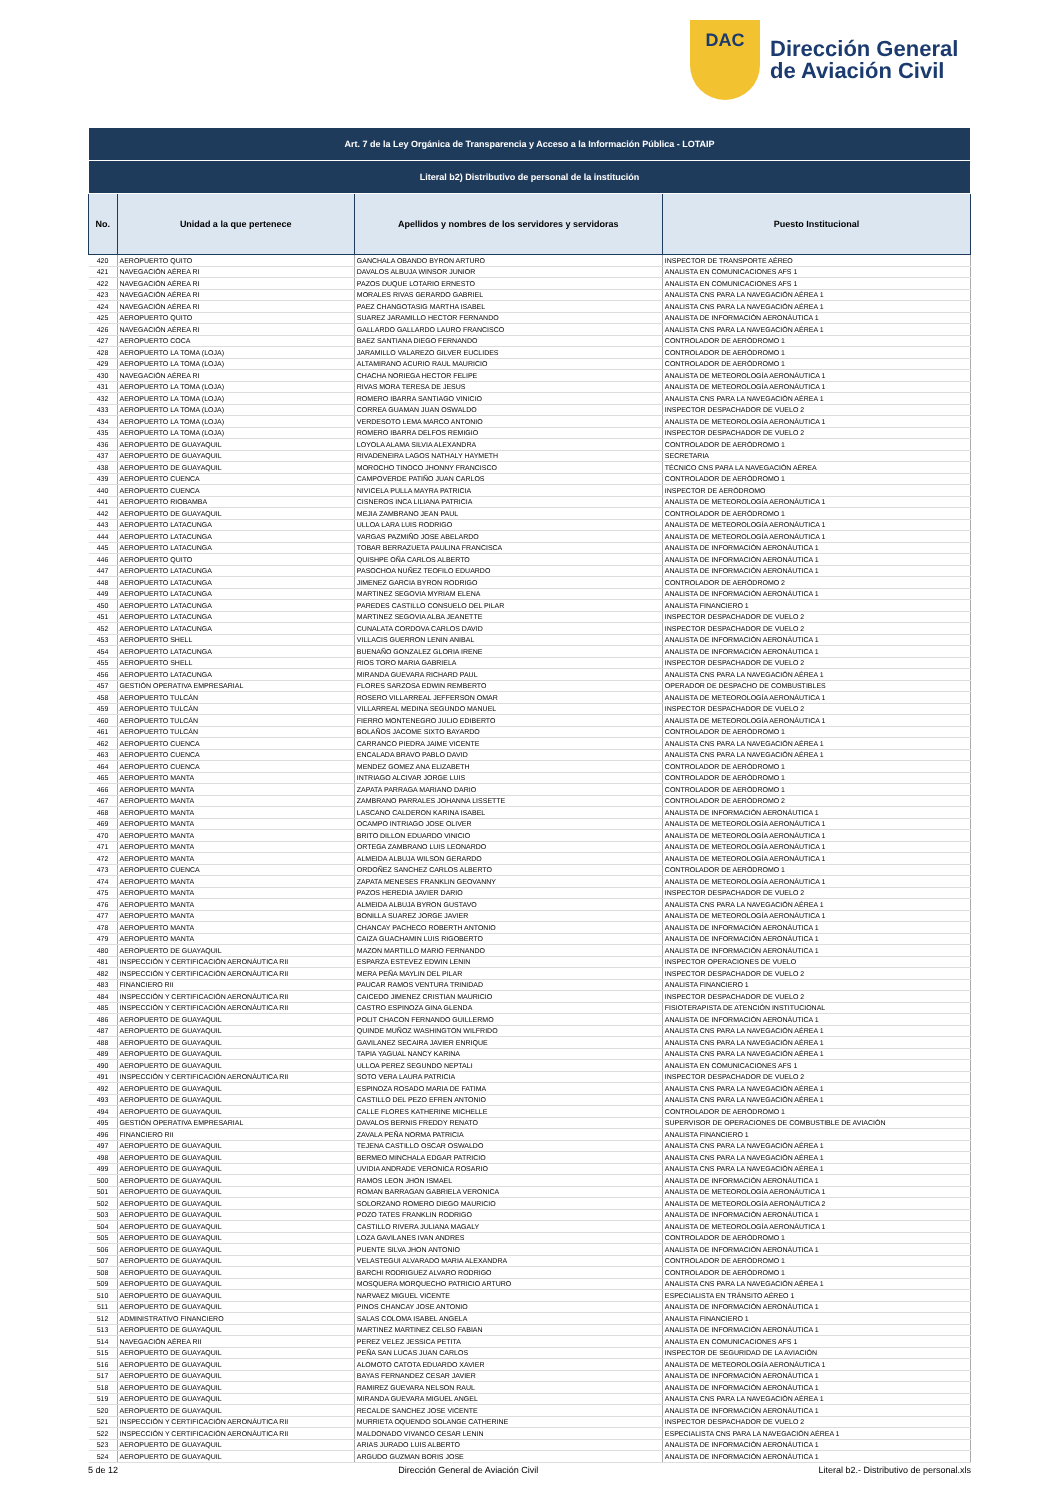DAC
Dirección General
de Aviación Civil
| Art. 7 de la Ley Orgánica de Transparencia y Acceso a la Información Pública - LOTAIP | | | |
| --- | --- | --- | --- |
| Literal b2) Distributivo de personal de la institución | | | |
| No. | Unidad a la que pertenece | Apellidos y nombres de los servidores y servidoras | Puesto Institucional |
| 420 | AEROPUERTO QUITO | GANCHALA OBANDO BYRON ARTURO | INSPECTOR DE TRANSPORTE AÉREO |
| 421 | NAVEGACIÓN AÉREA RI | DAVALOS ALBUJA WINSOR JUNIOR | ANALISTA EN COMUNICACIONES AFS 1 |
| 422 | NAVEGACIÓN AÉREA RI | PAZOS DUQUE LOTARIO ERNESTO | ANALISTA EN COMUNICACIONES AFS 1 |
| 423 | NAVEGACIÓN AÉREA RI | MORALES RIVAS GERARDO GABRIEL | ANALISTA CNS PARA LA NAVEGACIÓN AÉREA 1 |
| 424 | NAVEGACIÓN AÉREA RI | PAEZ CHANGOTASIG MARTHA ISABEL | ANALISTA CNS PARA LA NAVEGACIÓN AÉREA 1 |
| 425 | AEROPUERTO QUITO | SUAREZ JARAMILLO HECTOR FERNANDO | ANALISTA DE INFORMACIÓN AERONÁUTICA 1 |
| 426 | NAVEGACIÓN AÉREA RI | GALLARDO GALLARDO LAURO FRANCISCO | ANALISTA CNS PARA LA NAVEGACIÓN AÉREA 1 |
| 427 | AEROPUERTO COCA | BAEZ SANTIANA DIEGO FERNANDO | CONTROLADOR DE AERÓDROMO 1 |
| 428 | AEROPUERTO LA TOMA (LOJA) | JARAMILLO VALAREZO GILVER EUCLIDES | CONTROLADOR DE AERÓDROMO 1 |
| 429 | AEROPUERTO LA TOMA (LOJA) | ALTAMIRANO ACURIO RAUL MAURICIO | CONTROLADOR DE AERÓDROMO 1 |
| 430 | NAVEGACIÓN AÉREA RI | CHACHA NORIEGA HECTOR FELIPE | ANALISTA DE METEOROLOGÍA AERONÁUTICA 1 |
| 431 | AEROPUERTO LA TOMA (LOJA) | RIVAS MORA TERESA DE JESUS | ANALISTA DE METEOROLOGÍA AERONÁUTICA 1 |
| 432 | AEROPUERTO LA TOMA (LOJA) | ROMERO IBARRA SANTIAGO VINICIO | ANALISTA CNS PARA LA NAVEGACIÓN AÉREA 1 |
| 433 | AEROPUERTO LA TOMA (LOJA) | CORREA GUAMAN JUAN OSWALDO | INSPECTOR DESPACHADOR DE VUELO 2 |
| 434 | AEROPUERTO LA TOMA (LOJA) | VERDESOTO LEMA MARCO ANTONIO | ANALISTA DE METEOROLOGÍA AERONÁUTICA 1 |
| 435 | AEROPUERTO LA TOMA (LOJA) | ROMERO IBARRA DELFOS REMIGIO | INSPECTOR DESPACHADOR DE VUELO 2 |
| 436 | AEROPUERTO DE GUAYAQUIL | LOYOLA ALAMA SILVIA ALEXANDRA | CONTROLADOR DE AERÓDROMO 1 |
| 437 | AEROPUERTO DE GUAYAQUIL | RIVADENEIRA LAGOS NATHALY HAYMETH | SECRETARIA |
| 438 | AEROPUERTO DE GUAYAQUIL | MOROCHO TINOCO JHONNY FRANCISCO | TÉCNICO CNS PARA LA NAVEGACIÓN AÉREA |
| 439 | AEROPUERTO CUENCA | CAMPOVERDE PATIÑO JUAN CARLOS | CONTROLADOR DE AERÓDROMO 1 |
| 440 | AEROPUERTO CUENCA | NIVICELA PULLA MAYRA PATRICIA | INSPECTOR DE AERÓDROMO |
| 441 | AEROPUERTO RIOBAMBA | CISNEROS INCA LILIANA PATRICIA | ANALISTA DE METEOROLOGÍA AERONÁUTICA 1 |
| 442 | AEROPUERTO DE GUAYAQUIL | MEJIA ZAMBRANO JEAN PAUL | CONTROLADOR DE AERÓDROMO 1 |
| 443 | AEROPUERTO LATACUNGA | ULLOA LARA LUIS RODRIGO | ANALISTA DE METEOROLOGÍA AERONÁUTICA 1 |
| 444 | AEROPUERTO LATACUNGA | VARGAS PAZMIÑO JOSE ABELARDO | ANALISTA DE METEOROLOGÍA AERONÁUTICA 1 |
| 445 | AEROPUERTO LATACUNGA | TOBAR BERRAZUETA PAULINA FRANCISCA | ANALISTA DE INFORMACIÓN AERONÁUTICA 1 |
| 446 | AEROPUERTO QUITO | QUISHPE OÑA CARLOS ALBERTO | ANALISTA DE INFORMACIÓN AERONÁUTICA 1 |
| 447 | AEROPUERTO LATACUNGA | PASOCHOA NUÑEZ TEOFILO EDUARDO | ANALISTA DE INFORMACIÓN AERONÁUTICA 1 |
| 448 | AEROPUERTO LATACUNGA | JIMENEZ GARCIA BYRON RODRIGO | CONTROLADOR DE AERÓDROMO 2 |
| 449 | AEROPUERTO LATACUNGA | MARTINEZ SEGOVIA MYRIAM ELENA | ANALISTA DE INFORMACIÓN AERONÁUTICA 1 |
| 450 | AEROPUERTO LATACUNGA | PAREDES CASTILLO CONSUELO DEL PILAR | ANALISTA FINANCIERO 1 |
| 451 | AEROPUERTO LATACUNGA | MARTINEZ SEGOVIA ALBA JEANETTE | INSPECTOR DESPACHADOR DE VUELO 2 |
| 452 | AEROPUERTO LATACUNGA | CUNALATA CORDOVA CARLOS DAVID | INSPECTOR DESPACHADOR DE VUELO 2 |
| 453 | AEROPUERTO SHELL | VILLACIS GUERRON LENIN ANIBAL | ANALISTA DE INFORMACIÓN AERONÁUTICA 1 |
| 454 | AEROPUERTO LATACUNGA | BUENAÑO GONZALEZ GLORIA IRENE | ANALISTA DE INFORMACIÓN AERONÁUTICA 1 |
| 455 | AEROPUERTO SHELL | RIOS TORO MARIA GABRIELA | INSPECTOR DESPACHADOR DE VUELO 2 |
| 456 | AEROPUERTO LATACUNGA | MIRANDA GUEVARA RICHARD PAUL | ANALISTA CNS PARA LA NAVEGACIÓN AÉREA 1 |
| 457 | GESTIÓN OPERATIVA EMPRESARIAL | FLORES SARZOSA EDWIN REMBERTO | OPERADOR DE DESPACHO DE COMBUSTIBLES |
| 458 | AEROPUERTO TULCÁN | ROSERO VILLARREAL JEFFERSON OMAR | ANALISTA DE METEOROLOGÍA AERONÁUTICA 1 |
| 459 | AEROPUERTO TULCÁN | VILLARREAL MEDINA SEGUNDO MANUEL | INSPECTOR DESPACHADOR DE VUELO 2 |
| 460 | AEROPUERTO TULCÁN | FIERRO MONTENEGRO JULIO EDIBERTO | ANALISTA DE METEOROLOGÍA AERONÁUTICA 1 |
| 461 | AEROPUERTO TULCÁN | BOLAÑOS JACOME SIXTO BAYARDO | CONTROLADOR DE AERÓDROMO 1 |
| 462 | AEROPUERTO CUENCA | CARRANCO PIEDRA JAIME VICENTE | ANALISTA CNS PARA LA NAVEGACIÓN AÉREA 1 |
| 463 | AEROPUERTO CUENCA | ENCALADA BRAVO PABLO DAVID | ANALISTA CNS PARA LA NAVEGACIÓN AÉREA 1 |
| 464 | AEROPUERTO CUENCA | MENDEZ GOMEZ ANA ELIZABETH | CONTROLADOR DE AERÓDROMO 1 |
| 465 | AEROPUERTO MANTA | INTRIAGO ALCIVAR JORGE LUIS | CONTROLADOR DE AERÓDROMO 1 |
| 466 | AEROPUERTO MANTA | ZAPATA PARRAGA MARIANO DARIO | CONTROLADOR DE AERÓDROMO 1 |
| 467 | AEROPUERTO MANTA | ZAMBRANO PARRALES JOHANNA LISSETTE | CONTROLADOR DE AERÓDROMO 2 |
| 468 | AEROPUERTO MANTA | LASCANO CALDERON KARINA ISABEL | ANALISTA DE INFORMACIÓN AERONÁUTICA 1 |
| 469 | AEROPUERTO MANTA | OCAMPO INTRIAGO JOSE OLIVER | ANALISTA DE METEOROLOGÍA AERONÁUTICA 1 |
| 470 | AEROPUERTO MANTA | BRITO DILLON EDUARDO VINICIO | ANALISTA DE METEOROLOGÍA AERONÁUTICA 1 |
| 471 | AEROPUERTO MANTA | ORTEGA ZAMBRANO LUIS LEONARDO | ANALISTA DE METEOROLOGÍA AERONÁUTICA 1 |
| 472 | AEROPUERTO MANTA | ALMEIDA ALBUJA WILSON GERARDO | ANALISTA DE METEOROLOGÍA AERONÁUTICA 1 |
| 473 | AEROPUERTO CUENCA | ORDOÑEZ SANCHEZ CARLOS ALBERTO | CONTROLADOR DE AERÓDROMO 1 |
| 474 | AEROPUERTO MANTA | ZAPATA MENESES FRANKLIN GEOVANNY | ANALISTA DE METEOROLOGÍA AERONÁUTICA 1 |
| 475 | AEROPUERTO MANTA | PAZOS HEREDIA JAVIER DARIO | INSPECTOR DESPACHADOR DE VUELO 2 |
| 476 | AEROPUERTO MANTA | ALMEIDA ALBUJA BYRON GUSTAVO | ANALISTA CNS PARA LA NAVEGACIÓN AÉREA 1 |
| 477 | AEROPUERTO MANTA | BONILLA SUAREZ JORGE JAVIER | ANALISTA DE METEOROLOGÍA AERONÁUTICA 1 |
| 478 | AEROPUERTO MANTA | CHANCAY PACHECO ROBERTH ANTONIO | ANALISTA DE INFORMACIÓN AERONÁUTICA 1 |
| 479 | AEROPUERTO MANTA | CAIZA GUACHAMIN LUIS RIGOBERTO | ANALISTA DE INFORMACIÓN AERONÁUTICA 1 |
| 480 | AEROPUERTO DE GUAYAQUIL | MAZON MARTILLO MARIO FERNANDO | ANALISTA DE INFORMACIÓN AERONÁUTICA 1 |
| 481 | INSPECCIÓN Y CERTIFICACIÓN AERONÁUTICA RII | ESPARZA ESTEVEZ EDWIN LENIN | INSPECTOR OPERACIONES DE VUELO |
| 482 | INSPECCIÓN Y CERTIFICACIÓN AERONÁUTICA RII | MERA PEÑA MAYLIN DEL PILAR | INSPECTOR DESPACHADOR DE VUELO 2 |
| 483 | FINANCIERO RII | PAUCAR RAMOS VENTURA TRINIDAD | ANALISTA FINANCIERO 1 |
| 484 | INSPECCIÓN Y CERTIFICACIÓN AERONÁUTICA RII | CAICEDO JIMENEZ CRISTIAN MAURICIO | INSPECTOR DESPACHADOR DE VUELO 2 |
| 485 | INSPECCIÓN Y CERTIFICACIÓN AERONÁUTICA RII | CASTRO ESPINOZA GINA GLENDA | FISIOTERAPISTA DE ATENCIÓN INSTITUCIONAL |
| 486 | AEROPUERTO DE GUAYAQUIL | POLIT CHACON FERNANDO GUILLERMO | ANALISTA DE INFORMACIÓN AERONÁUTICA 1 |
| 487 | AEROPUERTO DE GUAYAQUIL | QUINDE MUÑOZ WASHINGTON WILFRIDO | ANALISTA CNS PARA LA NAVEGACIÓN AÉREA 1 |
| 488 | AEROPUERTO DE GUAYAQUIL | GAVILANEZ SECAIRA JAVIER ENRIQUE | ANALISTA CNS PARA LA NAVEGACIÓN AÉREA 1 |
| 489 | AEROPUERTO DE GUAYAQUIL | TAPIA YAGUAL NANCY KARINA | ANALISTA CNS PARA LA NAVEGACIÓN AÉREA 1 |
| 490 | AEROPUERTO DE GUAYAQUIL | ULLOA PEREZ SEGUNDO NEPTALI | ANALISTA EN COMUNICACIONES AFS 1 |
| 491 | INSPECCIÓN Y CERTIFICACIÓN AERONÁUTICA RII | SOTO VERA LAURA PATRICIA | INSPECTOR DESPACHADOR DE VUELO 2 |
| 492 | AEROPUERTO DE GUAYAQUIL | ESPINOZA ROSADO MARIA DE FATIMA | ANALISTA CNS PARA LA NAVEGACIÓN AÉREA 1 |
| 493 | AEROPUERTO DE GUAYAQUIL | CASTILLO DEL PEZO EFREN ANTONIO | ANALISTA CNS PARA LA NAVEGACIÓN AÉREA 1 |
| 494 | AEROPUERTO DE GUAYAQUIL | CALLE FLORES KATHERINE MICHELLE | CONTROLADOR DE AERÓDROMO 1 |
| 495 | GESTIÓN OPERATIVA EMPRESARIAL | DAVALOS BERNIS FREDDY RENATO | SUPERVISOR DE OPERACIONES DE COMBUSTIBLE DE AVIACIÓN |
| 496 | FINANCIERO RII | ZAVALA PEÑA NORMA PATRICIA | ANALISTA FINANCIERO 1 |
| 497 | AEROPUERTO DE GUAYAQUIL | TEJENA CASTILLO OSCAR OSWALDO | ANALISTA CNS PARA LA NAVEGACIÓN AÉREA 1 |
| 498 | AEROPUERTO DE GUAYAQUIL | BERMEO MINCHALA EDGAR PATRICIO | ANALISTA CNS PARA LA NAVEGACIÓN AÉREA 1 |
| 499 | AEROPUERTO DE GUAYAQUIL | UVIDIA ANDRADE VERONICA ROSARIO | ANALISTA CNS PARA LA NAVEGACIÓN AÉREA 1 |
| 500 | AEROPUERTO DE GUAYAQUIL | RAMOS LEON JHON ISMAEL | ANALISTA DE INFORMACIÓN AERONÁUTICA 1 |
| 501 | AEROPUERTO DE GUAYAQUIL | ROMAN BARRAGAN GABRIELA VERONICA | ANALISTA DE METEOROLOGÍA AERONÁUTICA 1 |
| 502 | AEROPUERTO DE GUAYAQUIL | SOLORZANO ROMERO DIEGO MAURICIO | ANALISTA DE METEOROLOGÍA AERONÁUTICA 2 |
| 503 | AEROPUERTO DE GUAYAQUIL | POZO TATES FRANKLIN RODRIGO | ANALISTA DE INFORMACIÓN AERONÁUTICA 1 |
| 504 | AEROPUERTO DE GUAYAQUIL | CASTILLO RIVERA JULIANA MAGALY | ANALISTA DE METEOROLOGÍA AERONÁUTICA 1 |
| 505 | AEROPUERTO DE GUAYAQUIL | LOZA GAVILANES IVAN ANDRES | CONTROLADOR DE AERÓDROMO 1 |
| 506 | AEROPUERTO DE GUAYAQUIL | PUENTE SILVA JHON ANTONIO | ANALISTA DE INFORMACIÓN AERONÁUTICA 1 |
| 507 | AEROPUERTO DE GUAYAQUIL | VELASTEGUI ALVARADO MARIA ALEXANDRA | CONTROLADOR DE AERÓDROMO 1 |
| 508 | AEROPUERTO DE GUAYAQUIL | BARCHI RODRIGUEZ ALVARO RODRIGO | CONTROLADOR DE AERÓDROMO 1 |
| 509 | AEROPUERTO DE GUAYAQUIL | MOSQUERA MORQUECHO PATRICIO ARTURO | ANALISTA CNS PARA LA NAVEGACIÓN AÉREA 1 |
| 510 | AEROPUERTO DE GUAYAQUIL | NARVAEZ MIGUEL VICENTE | ESPECIALISTA EN TRÁNSITO AÉREO 1 |
| 511 | AEROPUERTO DE GUAYAQUIL | PINOS CHANCAY JOSE ANTONIO | ANALISTA DE INFORMACIÓN AERONÁUTICA 1 |
| 512 | ADMINISTRATIVO FINANCIERO | SALAS COLOMA ISABEL ANGELA | ANALISTA FINANCIERO 1 |
| 513 | AEROPUERTO DE GUAYAQUIL | MARTINEZ MARTINEZ CELSO FABIAN | ANALISTA DE INFORMACIÓN AERONÁUTICA 1 |
| 514 | NAVEGACIÓN AÉREA RII | PEREZ VELEZ JESSICA PETITA | ANALISTA EN COMUNICACIONES AFS 1 |
| 515 | AEROPUERTO DE GUAYAQUIL | PEÑA SAN LUCAS JUAN CARLOS | INSPECTOR DE SEGURIDAD DE LA AVIACIÓN |
| 516 | AEROPUERTO DE GUAYAQUIL | ALOMOTO CATOTA EDUARDO XAVIER | ANALISTA DE METEOROLOGÍA AERONÁUTICA 1 |
| 517 | AEROPUERTO DE GUAYAQUIL | BAYAS FERNANDEZ CESAR JAVIER | ANALISTA DE INFORMACIÓN AERONÁUTICA 1 |
| 518 | AEROPUERTO DE GUAYAQUIL | RAMIREZ GUEVARA NELSON RAUL | ANALISTA DE INFORMACIÓN AERONÁUTICA 1 |
| 519 | AEROPUERTO DE GUAYAQUIL | MIRANDA GUEVARA MIGUEL ANGEL | ANALISTA CNS PARA LA NAVEGACIÓN AÉREA 1 |
| 520 | AEROPUERTO DE GUAYAQUIL | RECALDE SANCHEZ JOSE VICENTE | ANALISTA DE INFORMACIÓN AERONÁUTICA 1 |
| 521 | INSPECCIÓN Y CERTIFICACIÓN AERONÁUTICA RII | MURRIETA OQUENDO SOLANGE CATHERINE | INSPECTOR DESPACHADOR DE VUELO 2 |
| 522 | INSPECCIÓN Y CERTIFICACIÓN AERONÁUTICA RII | MALDONADO VIVANCO CESAR LENIN | ESPECIALISTA CNS PARA LA NAVEGACIÓN AÉREA 1 |
| 523 | AEROPUERTO DE GUAYAQUIL | ARIAS JURADO LUIS ALBERTO | ANALISTA DE INFORMACIÓN AERONÁUTICA 1 |
| 524 | AEROPUERTO DE GUAYAQUIL | ARGUDO GUZMAN BORIS JOSE | ANALISTA DE INFORMACIÓN AERONÁUTICA 1 |
5 de 12 Dirección General de Aviación Civil Literal b2.- Distributivo de personal.xls